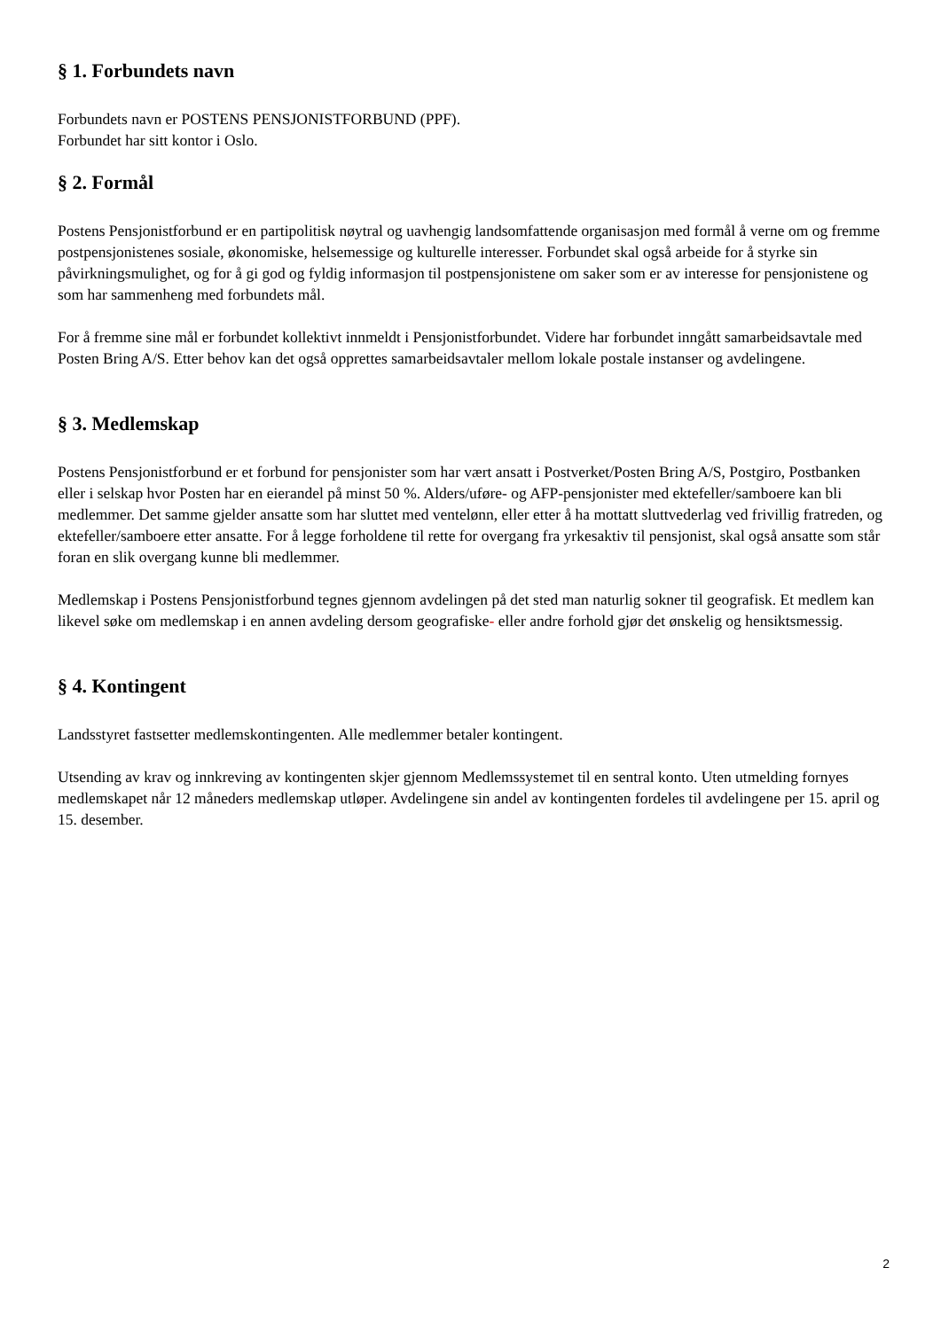§ 1. Forbundets navn
Forbundets navn er POSTENS PENSJONISTFORBUND (PPF).
Forbundet har sitt kontor i Oslo.
§ 2. Formål
Postens Pensjonistforbund er en partipolitisk nøytral og uavhengig landsomfattende organisasjon med formål å verne om og fremme postpensjonistenes sosiale, økonomiske, helsemessige og kulturelle interesser. Forbundet skal også arbeide for å styrke sin påvirkningsmulighet, og for å gi god og fyldig informasjon til postpensjonistene om saker som er av interesse for pensjonistene og som har sammenheng med forbundets mål.
For å fremme sine mål er forbundet kollektivt innmeldt i Pensjonistforbundet. Videre har forbundet inngått samarbeidsavtale med Posten Bring A/S. Etter behov kan det også opprettes samarbeidsavtaler mellom lokale postale instanser og avdelingene.
§ 3. Medlemskap
Postens Pensjonistforbund er et forbund for pensjonister som har vært ansatt i Postverket/Posten Bring A/S, Postgiro, Postbanken eller i selskap hvor Posten har en eierandel på minst 50 %. Alders/uføre- og AFP-pensjonister med ektefeller/samboere kan bli medlemmer. Det samme gjelder ansatte som har sluttet med ventelønn, eller etter å ha mottatt sluttvederlag ved frivillig fratreden, og ektefeller/samboere etter ansatte. For å legge forholdene til rette for overgang fra yrkesaktiv til pensjonist, skal også ansatte som står foran en slik overgang kunne bli medlemmer.
Medlemskap i Postens Pensjonistforbund tegnes gjennom avdelingen på det sted man naturlig sokner til geografisk. Et medlem kan likevel søke om medlemskap i en annen avdeling dersom geografiske- eller andre forhold gjør det ønskelig og hensiktsmessig.
§ 4. Kontingent
Landsstyret fastsetter medlemskontingenten. Alle medlemmer betaler kontingent.
Utsending av krav og innkreving av kontingenten skjer gjennom Medlemssystemet til en sentral konto. Uten utmelding fornyes medlemskapet når 12 måneders medlemskap utløper. Avdelingene sin andel av kontingenten fordeles til avdelingene per 15. april og 15. desember.
2